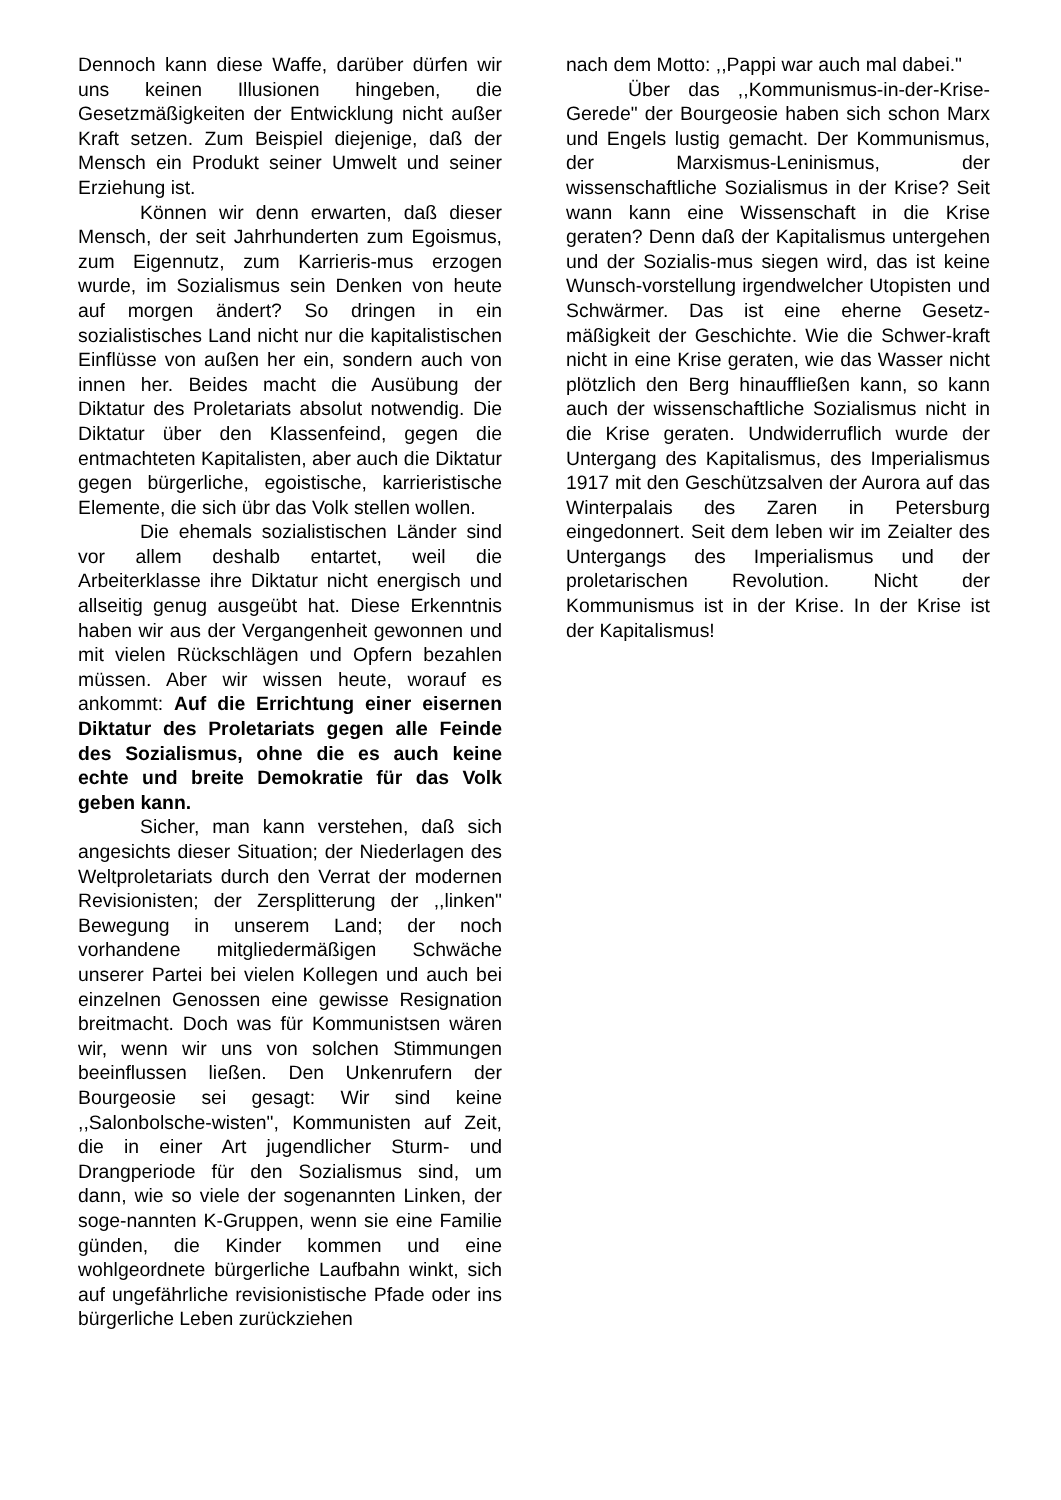Dennoch kann diese Waffe, darüber dürfen wir uns keinen Illusionen hingeben, die Gesetzmäßigkeiten der Entwicklung nicht außer Kraft setzen. Zum Beispiel diejenige, daß der Mensch ein Produkt seiner Umwelt und seiner Erziehung ist.
Können wir denn erwarten, daß dieser Mensch, der seit Jahrhunderten zum Egoismus, zum Eigennutz, zum Karrieris-mus erzogen wurde, im Sozialismus sein Denken von heute auf morgen ändert? So dringen in ein sozialistisches Land nicht nur die kapitalistischen Einflüsse von außen her ein, sondern auch von innen her. Beides macht die Ausübung der Diktatur des Proletariats absolut notwendig. Die Diktatur über den Klassenfeind, gegen die entmachteten Kapitalisten, aber auch die Diktatur gegen bürgerliche, egoistische, karrieristische Elemente, die sich übr das Volk stellen wollen.
Die ehemals sozialistischen Länder sind vor allem deshalb entartet, weil die Arbeiterklasse ihre Diktatur nicht energisch und allseitig genug ausgeübt hat. Diese Erkenntnis haben wir aus der Vergangenheit gewonnen und mit vielen Rückschlägen und Opfern bezahlen müssen. Aber wir wissen heute, worauf es ankommt: Auf die Errichtung einer eisernen Diktatur des Proletariats gegen alle Feinde des Sozialismus, ohne die es auch keine echte und breite Demokratie für das Volk geben kann.
Sicher, man kann verstehen, daß sich angesichts dieser Situation; der Niederlagen des Weltproletariats durch den Verrat der modernen Revisionisten; der Zersplitterung der ,,linken" Bewegung in unserem Land; der noch vorhandene mitgliedermäßigen Schwäche unserer Partei bei vielen Kollegen und auch bei einzelnen Genossen eine gewisse Resignation breitmacht. Doch was für Kommunistsen wären wir, wenn wir uns von solchen Stimmungen beeinflussen ließen. Den Unkenrufern der Bourgeosie sei gesagt: Wir sind keine ,,Salonbolsche-wisten", Kommunisten auf Zeit, die in einer Art jugendlicher Sturm- und Drangperiode für den Sozialismus sind, um dann, wie so viele der sogenannten Linken, der soge-nannten K-Gruppen, wenn sie eine Familie günden, die Kinder kommen und eine wohlgeordnete bürgerliche Laufbahn winkt, sich auf ungefährliche revisionistische Pfade oder ins bürgerliche Leben zurückziehen
nach dem Motto: ,,Pappi war auch mal dabei."
Über das ,,Kommunismus-in-der-Krise-Gerede" der Bourgeosie haben sich schon Marx und Engels lustig gemacht. Der Kommunismus, der Marxismus-Leninismus, der wissenschaftliche Sozialismus in der Krise? Seit wann kann eine Wissenschaft in die Krise geraten? Denn daß der Kapitalismus untergehen und der Sozialis-mus siegen wird, das ist keine Wunsch-vorstellung irgendwelcher Utopisten und Schwärmer. Das ist eine eherne Gesetz-mäßigkeit der Geschichte. Wie die Schwer-kraft nicht in eine Krise geraten, wie das Wasser nicht plötzlich den Berg hinauffließen kann, so kann auch der wissenschaftliche Sozialismus nicht in die Krise geraten. Undwiderruflich wurde der Untergang des Kapitalismus, des Imperialismus 1917 mit den Geschützsalven der Aurora auf das Winterpalais des Zaren in Petersburg eingedonnert. Seit dem leben wir im Zeialter des Untergangs des Imperialismus und der proletarischen Revolution. Nicht der Kommunismus ist in der Krise. In der Krise ist der Kapitalismus!